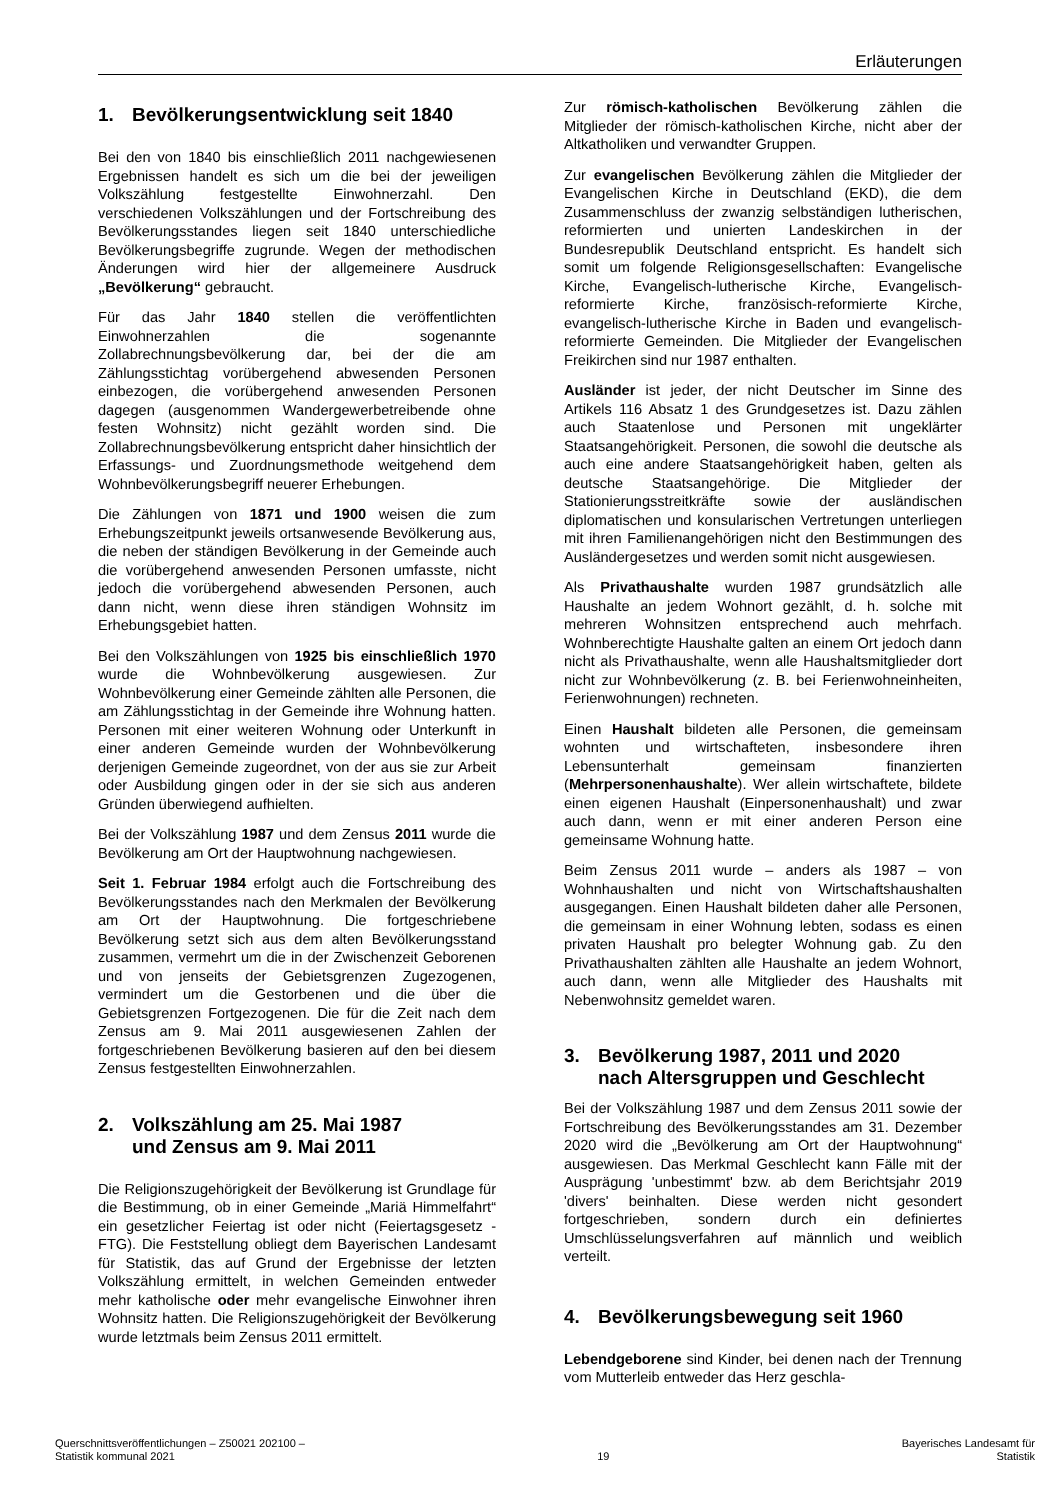Erläuterungen
1. Bevölkerungsentwicklung seit 1840
Bei den von 1840 bis einschließlich 2011 nachgewiesenen Ergebnissen handelt es sich um die bei der jeweiligen Volkszählung festgestellte Einwohnerzahl. Den verschiedenen Volkszählungen und der Fortschreibung des Bevölkerungsstandes liegen seit 1840 unterschiedliche Bevölkerungsbegriffe zugrunde. Wegen der methodischen Änderungen wird hier der allgemeinere Ausdruck „Bevölkerung“ gebraucht.
Für das Jahr 1840 stellen die veröffentlichten Einwohnerzahlen die sogenannte Zollabrechnungsbevölkerung dar, bei der die am Zählungsstichtag vorübergehend abwesenden Personen einbezogen, die vorübergehend anwesenden Personen dagegen (ausgenommen Wandergewerbetreibende ohne festen Wohnsitz) nicht gezählt worden sind. Die Zollabrechnungsbevölkerung entspricht daher hinsichtlich der Erfassungs- und Zuordnungsmethode weitgehend dem Wohnbevölkerungsbegriff neuerer Erhebungen.
Die Zählungen von 1871 und 1900 weisen die zum Erhebungszeitpunkt jeweils ortsanwesende Bevölkerung aus, die neben der ständigen Bevölkerung in der Gemeinde auch die vorübergehend anwesenden Personen umfasste, nicht jedoch die vorübergehend abwesenden Personen, auch dann nicht, wenn diese ihren ständigen Wohnsitz im Erhebungsgebiet hatten.
Bei den Volkszählungen von 1925 bis einschließlich 1970 wurde die Wohnbevölkerung ausgewiesen. Zur Wohnbevölkerung einer Gemeinde zählten alle Personen, die am Zählungsstichtag in der Gemeinde ihre Wohnung hatten. Personen mit einer weiteren Wohnung oder Unterkunft in einer anderen Gemeinde wurden der Wohnbevölkerung derjenigen Gemeinde zugeordnet, von der aus sie zur Arbeit oder Ausbildung gingen oder in der sie sich aus anderen Gründen überwiegend aufhielten.
Bei der Volkszählung 1987 und dem Zensus 2011 wurde die Bevölkerung am Ort der Hauptwohnung nachgewiesen.
Seit 1. Februar 1984 erfolgt auch die Fortschreibung des Bevölkerungsstandes nach den Merkmalen der Bevölkerung am Ort der Hauptwohnung. Die fortgeschriebene Bevölkerung setzt sich aus dem alten Bevölkerungsstand zusammen, vermehrt um die in der Zwischenzeit Geborenen und von jenseits der Gebietsgrenzen Zugezogenen, vermindert um die Gestorbenen und die über die Gebietsgrenzen Fortgezogenen. Die für die Zeit nach dem Zensus am 9. Mai 2011 ausgewiesenen Zahlen der fortgeschriebenen Bevölkerung basieren auf den bei diesem Zensus festgestellten Einwohnerzahlen.
2. Volkszählung am 25. Mai 1987
und Zensus am 9. Mai 2011
Die Religionszugehörigkeit der Bevölkerung ist Grundlage für die Bestimmung, ob in einer Gemeinde „Mariä Himmelfahrt“ ein gesetzlicher Feiertag ist oder nicht (Feiertagsgesetz - FTG). Die Feststellung obliegt dem Bayerischen Landesamt für Statistik, das auf Grund der Ergebnisse der letzten Volkszählung ermittelt, in welchen Gemeinden entweder mehr katholische oder mehr evangelische Einwohner ihren Wohnsitz hatten. Die Religionszugehörigkeit der Bevölkerung wurde letztmals beim Zensus 2011 ermittelt.
Zur römisch-katholischen Bevölkerung zählen die Mitglieder der römisch-katholischen Kirche, nicht aber der Altkatholiken und verwandter Gruppen.
Zur evangelischen Bevölkerung zählen die Mitglieder der Evangelischen Kirche in Deutschland (EKD), die dem Zusammenschluss der zwanzig selbständigen lutherischen, reformierten und unierten Landeskirchen in der Bundesrepublik Deutschland entspricht. Es handelt sich somit um folgende Religionsgesellschaften: Evangelische Kirche, Evangelisch-lutherische Kirche, Evangelisch-reformierte Kirche, französisch-reformierte Kirche, evangelisch-lutherische Kirche in Baden und evangelisch-reformierte Gemeinden. Die Mitglieder der Evangelischen Freikirchen sind nur 1987 enthalten.
Ausländer ist jeder, der nicht Deutscher im Sinne des Artikels 116 Absatz 1 des Grundgesetzes ist. Dazu zählen auch Staatenlose und Personen mit ungeklärter Staatsangehörigkeit. Personen, die sowohl die deutsche als auch eine andere Staatsangehörigkeit haben, gelten als deutsche Staatsangehörige. Die Mitglieder der Stationierungsstreitkräfte sowie der ausländischen diplomatischen und konsularischen Vertretungen unterliegen mit ihren Familienangehörigen nicht den Bestimmungen des Ausländergesetzes und werden somit nicht ausgewiesen.
Als Privathaushalte wurden 1987 grundsätzlich alle Haushalte an jedem Wohnort gezählt, d. h. solche mit mehreren Wohnsitzen entsprechend auch mehrfach. Wohnberechtigte Haushalte galten an einem Ort jedoch dann nicht als Privathaushalte, wenn alle Haushaltsmitglieder dort nicht zur Wohnbevölkerung (z. B. bei Ferienwohneinheiten, Ferienwohnungen) rechneten.
Einen Haushalt bildeten alle Personen, die gemeinsam wohnten und wirtschafteten, insbesondere ihren Lebensunterhalt gemeinsam finanzierten (Mehrpersonenhaushalte). Wer allein wirtschaftete, bildete einen eigenen Haushalt (Einpersonenhaushalt) und zwar auch dann, wenn er mit einer anderen Person eine gemeinsame Wohnung hatte.
Beim Zensus 2011 wurde – anders als 1987 – von Wohnhaushalten und nicht von Wirtschaftshaushalten ausgegangen. Einen Haushalt bildeten daher alle Personen, die gemeinsam in einer Wohnung lebten, sodass es einen privaten Haushalt pro belegter Wohnung gab. Zu den Privathaushalten zählten alle Haushalte an jedem Wohnort, auch dann, wenn alle Mitglieder des Haushalts mit Nebenwohnsitz gemeldet waren.
3. Bevölkerung 1987, 2011 und 2020
nach Altersgruppen und Geschlecht
Bei der Volkszählung 1987 und dem Zensus 2011 sowie der Fortschreibung des Bevölkerungsstandes am 31. Dezember 2020 wird die „Bevölkerung am Ort der Hauptwohnung“ ausgewiesen. Das Merkmal Geschlecht kann Fälle mit der Ausprägung 'unbestimmt' bzw. ab dem Berichtsjahr 2019 'divers' beinhalten. Diese werden nicht gesondert fortgeschrieben, sondern durch ein definiertes Umschlüsselungsverfahren auf männlich und weiblich verteilt.
4. Bevölkerungsbewegung seit 1960
Lebendgeborene sind Kinder, bei denen nach der Trennung vom Mutterleib entweder das Herz geschla-
Querschnittsveröffentlichungen – Z50021 202100 –
Statistik kommunal 2021
19
Bayerisches Landesamt für
Statistik